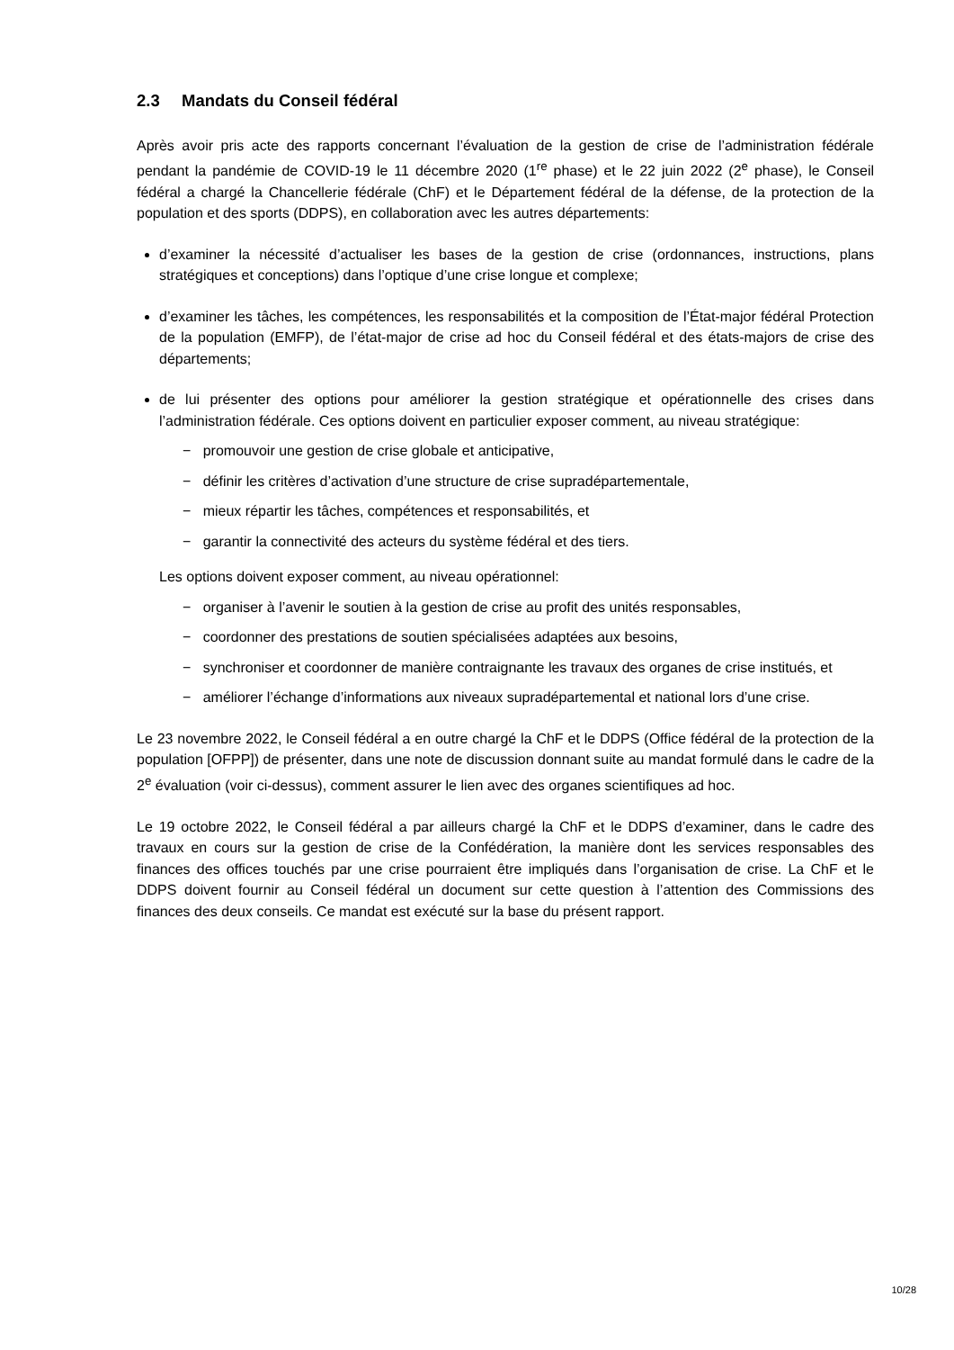2.3 Mandats du Conseil fédéral
Après avoir pris acte des rapports concernant l’évaluation de la gestion de crise de l’administration fédérale pendant la pandémie de COVID-19 le 11 décembre 2020 (1<sup>re</sup> phase) et le 22 juin 2022 (2<sup>e</sup> phase), le Conseil fédéral a chargé la Chancellerie fédérale (ChF) et le Département fédéral de la défense, de la protection de la population et des sports (DDPS), en collaboration avec les autres départements:
d’examiner la nécessité d’actualiser les bases de la gestion de crise (ordonnances, instructions, plans stratégiques et conceptions) dans l’optique d’une crise longue et complexe;
d’examiner les tâches, les compétences, les responsabilités et la composition de l’État-major fédéral Protection de la population (EMFP), de l’état-major de crise ad hoc du Conseil fédéral et des états-majors de crise des départements;
de lui présenter des options pour améliorer la gestion stratégique et opérationnelle des crises dans l’administration fédérale. Ces options doivent en particulier exposer comment, au niveau stratégique:
− promouvoir une gestion de crise globale et anticipative,
− définir les critères d’activation d’une structure de crise supradépartementale,
− mieux répartir les tâches, compétences et responsabilités, et
− garantir la connectivité des acteurs du système fédéral et des tiers.
Les options doivent exposer comment, au niveau opérationnel:
− organiser à l’avenir le soutien à la gestion de crise au profit des unités responsables,
− coordonner des prestations de soutien spécialisées adaptées aux besoins,
− synchroniser et coordonner de manière contraignante les travaux des organes de crise institués, et
− améliorer l’échange d’informations aux niveaux supradépartemental et national lors d’une crise.
Le 23 novembre 2022, le Conseil fédéral a en outre chargé la ChF et le DDPS (Office fédéral de la protection de la population [OFPP]) de présenter, dans une note de discussion donnant suite au mandat formulé dans le cadre de la 2<sup>e</sup> évaluation (voir ci-dessus), comment assurer le lien avec des organes scientifiques ad hoc.
Le 19 octobre 2022, le Conseil fédéral a par ailleurs chargé la ChF et le DDPS d’examiner, dans le cadre des travaux en cours sur la gestion de crise de la Confédération, la manière dont les services responsables des finances des offices touchés par une crise pourraient être impliqués dans l’organisation de crise. La ChF et le DDPS doivent fournir au Conseil fédéral un document sur cette question à l’attention des Commissions des finances des deux conseils. Ce mandat est exécuté sur la base du présent rapport.
10/28